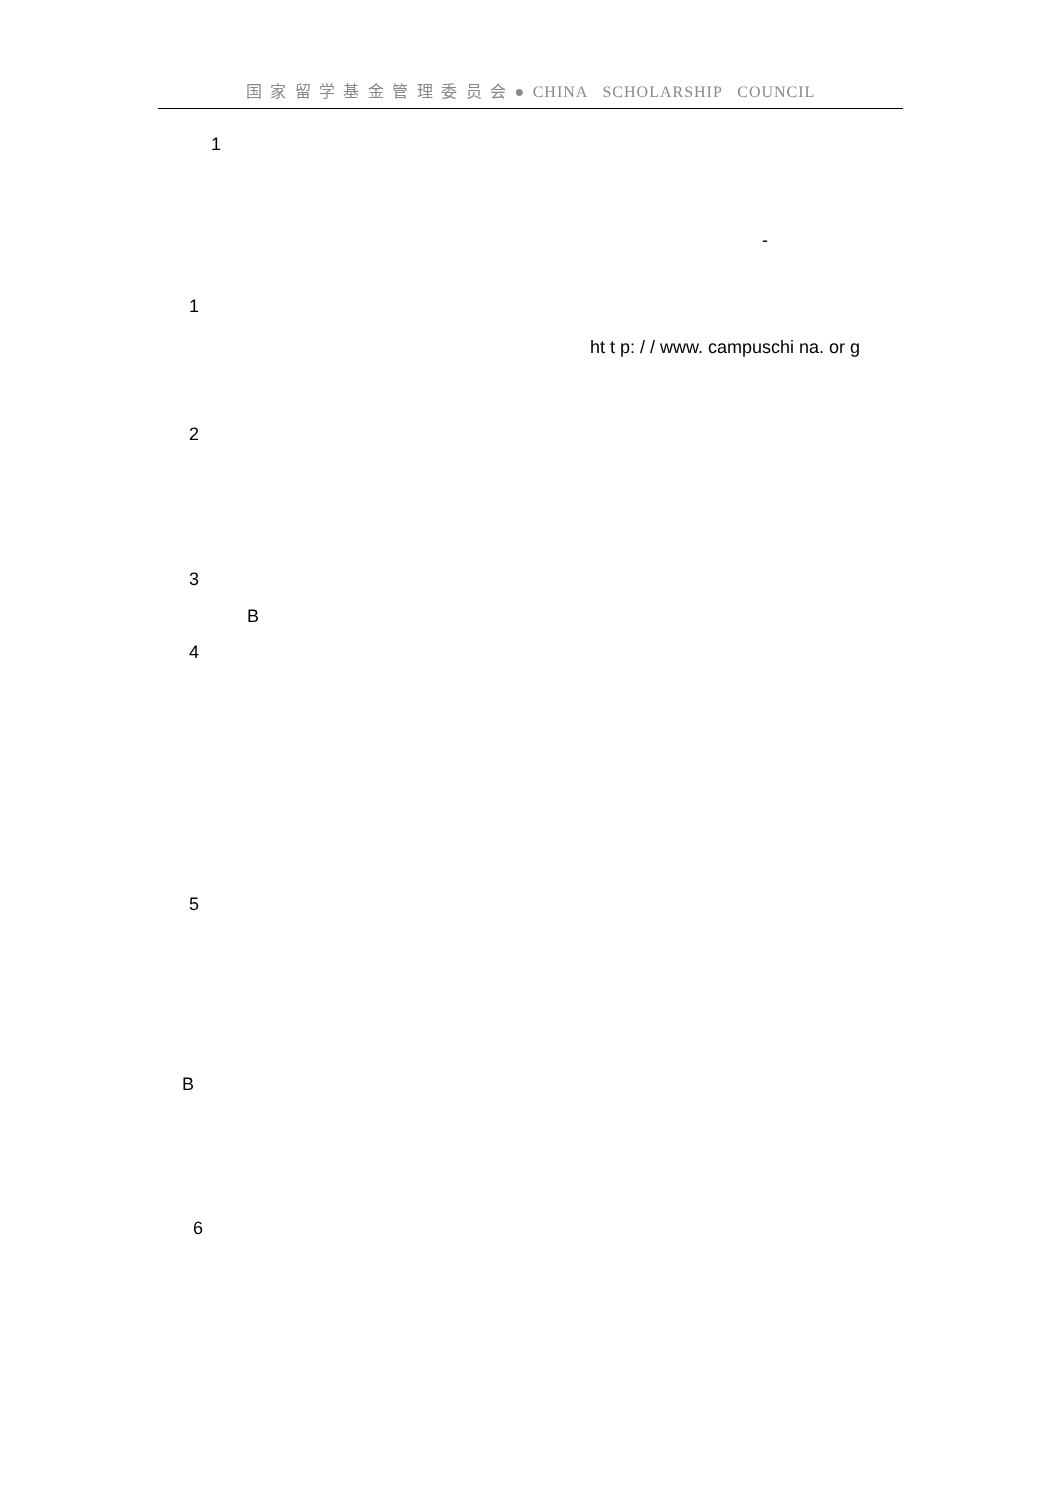国 家 留 学 基 金 管 理 委 员 会 ● CHINA SCHOLARSHIP COUNCIL
1
-
1
ht t p: / / www. campuschi na. or g
2
3
B
4
5
B
6